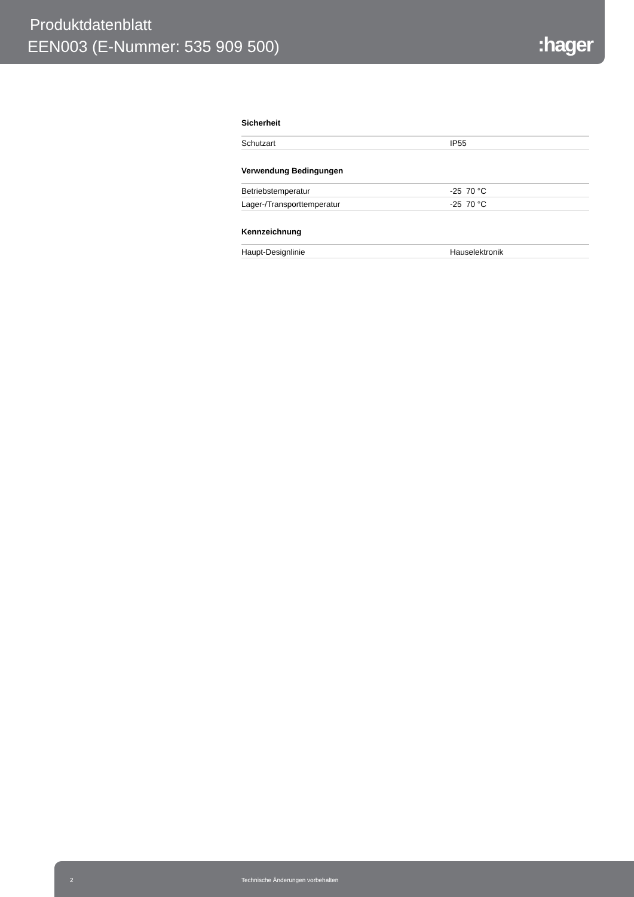Produktdatenblatt
EEN003 (E-Nummer: 535 909 500) :hager
Sicherheit
| Schutzart | IP55 |
Verwendung Bedingungen
| Betriebstemperatur | -25 70 °C |
| Lager-/Transporttemperatur | -25 70 °C |
Kennzeichnung
| Haupt-Designlinie | Hauselektronik |
2 Technische Änderungen vorbehalten